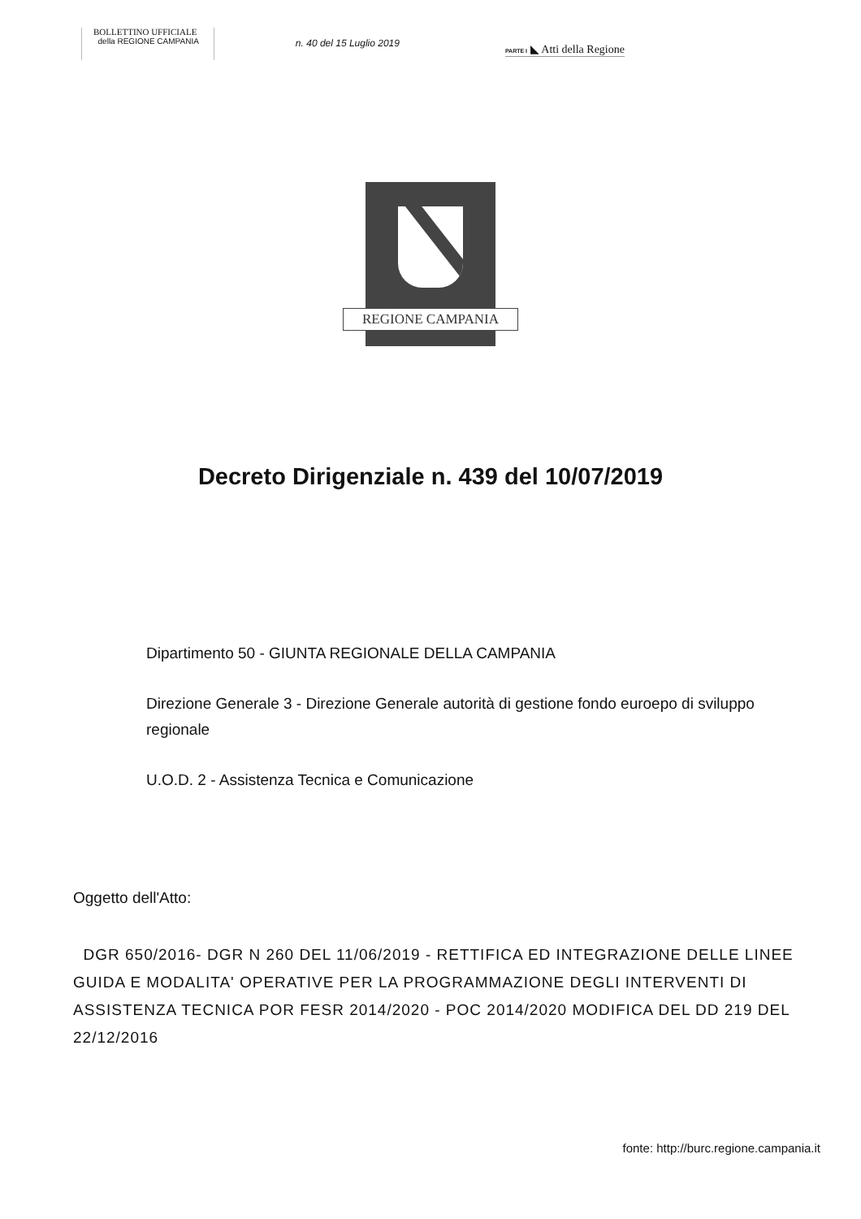BOLLETTINO UFFICIALE
della REGIONE CAMPANIA
n. 40 del 15 Luglio 2019
PARTE I ◣ Atti della Regione
REGIONE CAMPANIA
Decreto Dirigenziale n. 439 del 10/07/2019
Dipartimento 50 - GIUNTA REGIONALE DELLA CAMPANIA
Direzione Generale 3 - Direzione Generale autorità di gestione fondo euroepo di sviluppo regionale
U.O.D. 2 - Assistenza Tecnica e Comunicazione
Oggetto dell'Atto:
DGR 650/2016- DGR N 260 DEL 11/06/2019 - RETTIFICA ED INTEGRAZIONE DELLE LINEE GUIDA E MODALITA' OPERATIVE PER LA PROGRAMMAZIONE DEGLI INTERVENTI DI ASSISTENZA TECNICA POR FESR 2014/2020 - POC 2014/2020 MODIFICA DEL DD 219 DEL 22/12/2016
fonte: http://burc.regione.campania.it